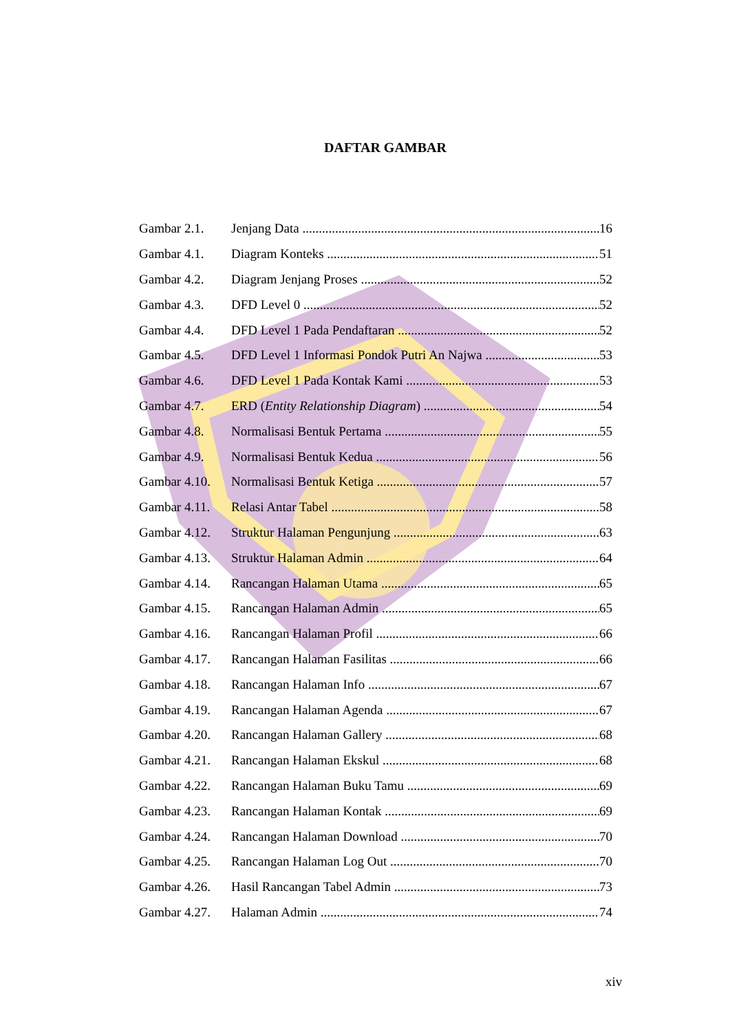DAFTAR GAMBAR
Gambar 2.1. Jenjang Data 16
Gambar 4.1. Diagram Konteks 51
Gambar 4.2. Diagram Jenjang Proses 52
Gambar 4.3. DFD Level 0 52
Gambar 4.4. DFD Level 1 Pada Pendaftaran 52
Gambar 4.5. DFD Level 1 Informasi Pondok Putri An Najwa 53
Gambar 4.6. DFD Level 1 Pada Kontak Kami 53
Gambar 4.7. ERD (Entity Relationship Diagram) 54
Gambar 4.8. Normalisasi Bentuk Pertama 55
Gambar 4.9. Normalisasi Bentuk Kedua 56
Gambar 4.10. Normalisasi Bentuk Ketiga 57
Gambar 4.11. Relasi Antar Tabel 58
Gambar 4.12. Struktur Halaman Pengunjung 63
Gambar 4.13. Struktur Halaman Admin 64
Gambar 4.14. Rancangan Halaman Utama 65
Gambar 4.15. Rancangan Halaman Admin 65
Gambar 4.16. Rancangan Halaman Profil 66
Gambar 4.17. Rancangan Halaman Fasilitas 66
Gambar 4.18. Rancangan Halaman Info 67
Gambar 4.19. Rancangan Halaman Agenda 67
Gambar 4.20. Rancangan Halaman Gallery 68
Gambar 4.21. Rancangan Halaman Ekskul 68
Gambar 4.22. Rancangan Halaman Buku Tamu 69
Gambar 4.23. Rancangan Halaman Kontak 69
Gambar 4.24. Rancangan Halaman Download 70
Gambar 4.25. Rancangan Halaman Log Out 70
Gambar 4.26. Hasil Rancangan Tabel Admin 73
Gambar 4.27. Halaman Admin 74
xiv